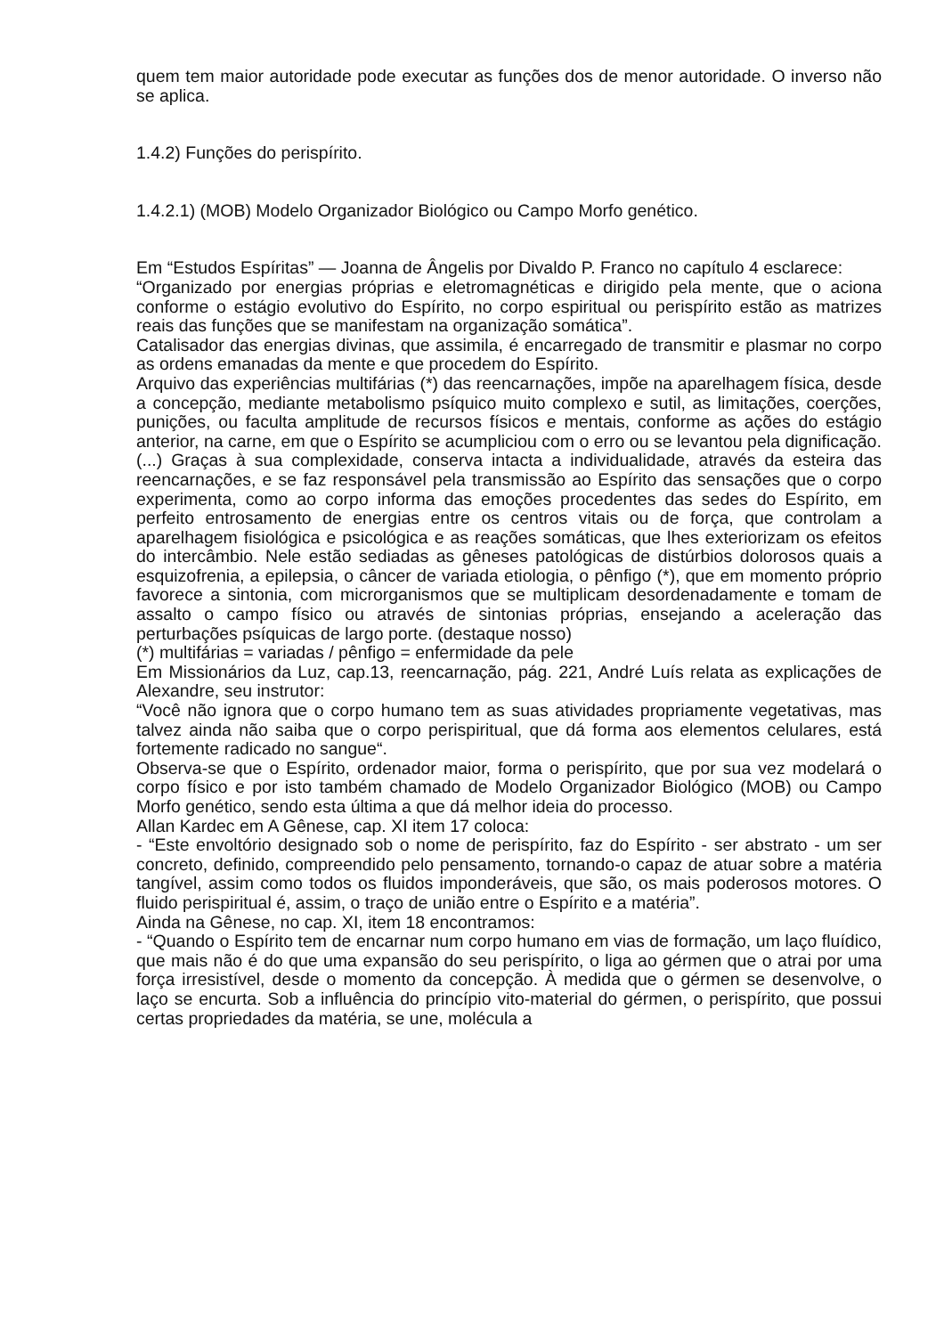quem tem maior autoridade pode executar as funções dos de menor autoridade. O inverso não se aplica.
1.4.2) Funções do perispírito.
1.4.2.1) (MOB) Modelo Organizador Biológico ou Campo Morfo genético.
Em “Estudos Espíritas” — Joanna de Ângelis por Divaldo P. Franco no capítulo 4 esclarece:
“Organizado por energias próprias e eletromagnéticas e dirigido pela mente, que o aciona conforme o estágio evolutivo do Espírito, no corpo espiritual ou perispírito estão as matrizes reais das funções que se manifestam na organização somática”.
Catalisador das energias divinas, que assimila, é encarregado de transmitir e plasmar no corpo as ordens emanadas da mente e que procedem do Espírito.
Arquivo das experiências multifárias (*) das reencarnações, impõe na aparelhagem física, desde a concepção, mediante metabolismo psíquico muito complexo e sutil, as limitações, coerções, punições, ou faculta amplitude de recursos físicos e mentais, conforme as ações do estágio anterior, na carne, em que o Espírito se acumpliciou com o erro ou se levantou pela dignificação.
(...) Graças à sua complexidade, conserva intacta a individualidade, através da esteira das reencarnações, e se faz responsável pela transmissão ao Espírito das sensações que o corpo experimenta, como ao corpo informa das emoções procedentes das sedes do Espírito, em perfeito entrosamento de energias entre os centros vitais ou de força, que controlam a aparelhagem fisiológica e psicológica e as reações somáticas, que lhes exteriorizam os efeitos do intercâmbio. Nele estão sediadas as gêneses patológicas de distúrbios dolorosos quais a esquizofrenia, a epilepsia, o câncer de variada etiologia, o pênfigo (*), que em momento próprio favorece a sintonia, com microrganismos que se multiplicam desordenadamente e tomam de assalto o campo físico ou através de sintonias próprias, ensejando a aceleração das perturbações psíquicas de largo porte. (destaque nosso)
(*) multifárias = variadas / pênfigo = enfermidade da pele
Em Missionários da Luz, cap.13, reencarnação, pág. 221, André Luís relata as explicações de Alexandre, seu instrutor:
“Você não ignora que o corpo humano tem as suas atividades propriamente vegetativas, mas talvez ainda não saiba que o corpo perispiritual, que dá forma aos elementos celulares, está fortemente radicado no sangue“.
Observa-se que o Espírito, ordenador maior, forma o perispírito, que por sua vez modelará o corpo físico e por isto também chamado de Modelo Organizador Biológico (MOB) ou Campo Morfo genético, sendo esta última a que dá melhor ideia do processo.
Allan Kardec em A Gênese, cap. XI item 17 coloca:
- “Este envoltório designado sob o nome de perispírito, faz do Espírito - ser abstrato - um ser concreto, definido, compreendido pelo pensamento, tornando-o capaz de atuar sobre a matéria tangível, assim como todos os fluidos imponderáveis, que são, os mais poderosos motores. O fluido perispiritual é, assim, o traço de união entre o Espírito e a matéria”.
Ainda na Gênese, no cap. XI, item 18 encontramos:
- “Quando o Espírito tem de encarnar num corpo humano em vias de formação, um laço fluídico, que mais não é do que uma expansão do seu perispírito, o liga ao gérmen que o atrai por uma força irresistível, desde o momento da concepção. À medida que o gérmen se desenvolve, o laço se encurta. Sob a influência do princípio vito-material do gérmen, o perispírito, que possui certas propriedades da matéria, se une, molécula a